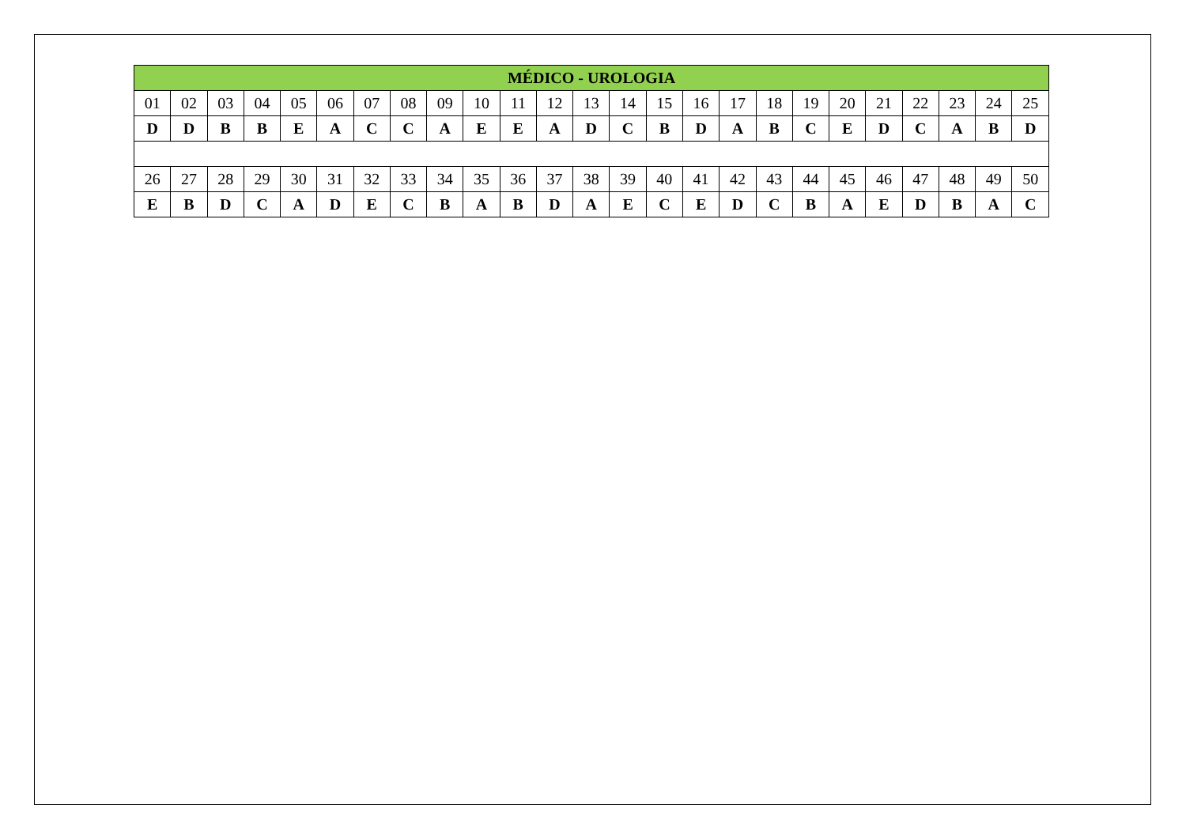| MÉDICO - UROLOGIA | | | | | | | | | | | | | | | | | | | | | | | | |
| --- | --- | --- | --- | --- | --- | --- | --- | --- | --- | --- | --- | --- | --- | --- | --- | --- | --- | --- | --- | --- | --- | --- | --- | --- |
| 01 | 02 | 03 | 04 | 05 | 06 | 07 | 08 | 09 | 10 | 11 | 12 | 13 | 14 | 15 | 16 | 17 | 18 | 19 | 20 | 21 | 22 | 23 | 24 | 25 |
| D | D | B | B | E | A | C | C | A | E | E | A | D | C | B | D | A | B | C | E | D | C | A | B | D |
| 26 | 27 | 28 | 29 | 30 | 31 | 32 | 33 | 34 | 35 | 36 | 37 | 38 | 39 | 40 | 41 | 42 | 43 | 44 | 45 | 46 | 47 | 48 | 49 | 50 |
| E | B | D | C | A | D | E | C | B | A | B | D | A | E | C | E | D | C | B | A | E | D | B | A | C |